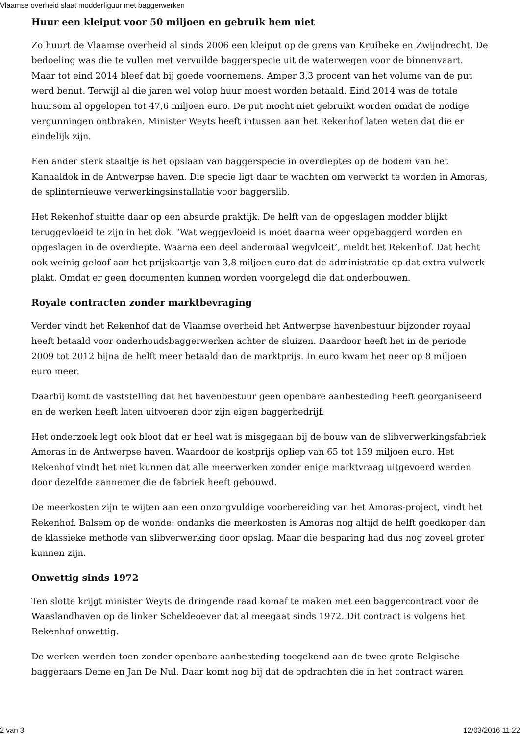Vlaamse overheid slaat modderfiguur met baggerwerken
Huur een kleiput voor 50 miljoen en gebruik hem niet
Zo huurt de Vlaamse overheid al sinds 2006 een kleiput op de grens van Kruibeke en Zwijndrecht. De bedoeling was die te vullen met vervuilde baggerspecie uit de waterwegen voor de binnenvaart. Maar tot eind 2014 bleef dat bij goede voornemens. Amper 3,3 procent van het volume van de put werd benut. Terwijl al die jaren wel volop huur moest worden betaald. Eind 2014 was de totale huursom al opgelopen tot 47,6 miljoen euro. De put mocht niet gebruikt worden omdat de nodige vergunningen ontbraken. Minister Weyts heeft intussen aan het Rekenhof laten weten dat die er eindelijk zijn.
Een ander sterk staaltje is het opslaan van baggerspecie in overdieptes op de bodem van het Kanaaldok in de Antwerpse haven. Die specie ligt daar te wachten om verwerkt te worden in Amoras, de splinternieuwe verwerkingsinstallatie voor baggerslib.
Het Rekenhof stuitte daar op een absurde praktijk. De helft van de opgeslagen modder blijkt teruggevloeid te zijn in het dok. ‘Wat weggevloeid is moet daarna weer opgebaggerd worden en opgeslagen in de overdiepte. Waarna een deel andermaal wegvloeit’, meldt het Rekenhof. Dat hecht ook weinig geloof aan het prijskaartje van 3,8 miljoen euro dat de administratie op dat extra vulwerk plakt. Omdat er geen documenten kunnen worden voorgelegd die dat onderbouwen.
Royale contracten zonder marktbevraging
Verder vindt het Rekenhof dat de Vlaamse overheid het Antwerpse havenbestuur bijzonder royaal heeft betaald voor onderhoudsbaggerwerken achter de sluizen. Daardoor heeft het in de periode 2009 tot 2012 bijna de helft meer betaald dan de marktprijs. In euro kwam het neer op 8 miljoen euro meer.
Daarbij komt de vaststelling dat het havenbestuur geen openbare aanbesteding heeft georganiseerd en de werken heeft laten uitvoeren door zijn eigen baggerbedrijf.
Het onderzoek legt ook bloot dat er heel wat is misgegaan bij de bouw van de slibverwerkingsfabriek Amoras in de Antwerpse haven. Waardoor de kostprijs opliep van 65 tot 159 miljoen euro. Het Rekenhof vindt het niet kunnen dat alle meerwerken zonder enige marktvraag uitgevoerd werden door dezelfde aannemer die de fabriek heeft gebouwd.
De meerkosten zijn te wijten aan een onzorgvuldige voorbereiding van het Amoras-project, vindt het Rekenhof. Balsem op de wonde: ondanks die meerkosten is Amoras nog altijd de helft goedkoper dan de klassieke methode van slibverwerking door opslag. Maar die besparing had dus nog zoveel groter kunnen zijn.
Onwettig sinds 1972
Ten slotte krijgt minister Weyts de dringende raad komaf te maken met een baggercontract voor de Waaslandhaven op de linker Scheldeoever dat al meegaat sinds 1972. Dit contract is volgens het Rekenhof onwettig.
De werken werden toen zonder openbare aanbesteding toegekend aan de twee grote Belgische baggeraars Deme en Jan De Nul. Daar komt nog bij dat de opdrachten die in het contract waren
2 van 3 12/03/2016 11:22